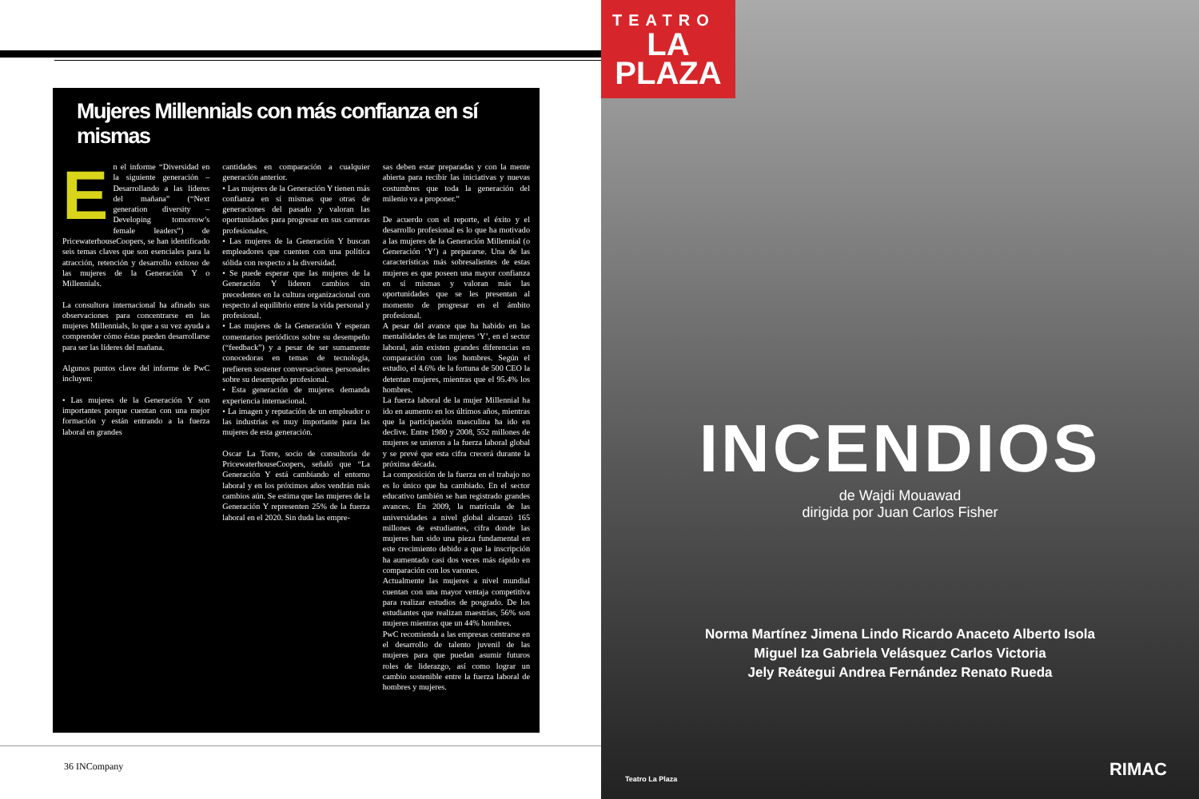Mujeres Millennials con más confianza en sí mismas
En el informe “Diversidad en la siguiente generación – Desarrollando a las líderes del mañana” (“Next generation diversity – Developing tomorrow’s female leaders”) de PricewaterhouseCoopers, se han identificado seis temas claves que son esenciales para la atracción, retención y desarrollo exitoso de las mujeres de la Generación Y o Millennials.
La consultora internacional ha afinado sus observaciones para concentrarse en las mujeres Millennials, lo que a su vez ayuda a comprender cómo éstas pueden desarrollarse para ser las líderes del mañana.
Algunos puntos clave del informe de PwC incluyen:
• Las mujeres de la Generación Y son importantes porque cuentan con una mejor formación y están entrando a la fuerza laboral en grandes
cantidades en comparación a cualquier generación anterior.
• Las mujeres de la Generación Y tienen más confianza en sí mismas que otras de generaciones del pasado y valoran las oportunidades para progresar en sus carreras profesionales.
• Las mujeres de la Generación Y buscan empleadores que cuenten con una política sólida con respecto a la diversidad.
• Se puede esperar que las mujeres de la Generación Y lideren cambios sin precedentes en la cultura organizacional con respecto al equilibrio entre la vida personal y profesional.
• Las mujeres de la Generación Y esperan comentarios periódicos sobre su desempeño (“feedback”) y a pesar de ser sumamente conocedoras en temas de tecnología, prefieren sostener conversaciones personales sobre su desempeño profesional.
• Esta generación de mujeres demanda experiencia internacional.
• La imagen y reputación de un empleador o las industrias es muy importante para las mujeres de esta generación.
Oscar La Torre, socio de consultoría de PricewaterhouseCoopers, señaló que “La Generación Y está cambiando el entorno laboral y en los próximos años vendrán más cambios aún. Se estima que las mujeres de la Generación Y representen 25% de la fuerza laboral en el 2020. Sin duda las empre-
sas deben estar preparadas y con la mente abierta para recibir las iniciativas y nuevas costumbres que toda la generación del milenio va a proponer.”
De acuerdo con el reporte, el éxito y el desarrollo profesional es lo que ha motivado a las mujeres de la Generación Millennial (o Generación ‘Y’) a prepararse. Una de las características más sobresalientes de estas mujeres es que poseen una mayor confianza en sí mismas y valoran más las oportunidades que se les presentan al momento de progresar en el ámbito profesional.
A pesar del avance que ha habido en las mentalidades de las mujeres ‘Y’, en el sector laboral, aún existen grandes diferencias en comparación con los hombres. Según el estudio, el 4.6% de la fortuna de 500 CEO la detentan mujeres, mientras que el 95.4% los hombres.
La fuerza laboral de la mujer Millennial ha ido en aumento en los últimos años, mientras que la participación masculina ha ido en declive. Entre 1980 y 2008, 552 millones de mujeres se unieron a la fuerza laboral global y se prevé que esta cifra crecerá durante la próxima década.
La composición de la fuerza en el trabajo no es lo único que ha cambiado. En el sector educativo también se han registrado grandes avances. En 2009, la matrícula de las universidades a nivel global alcanzó 165 millones de estudiantes, cifra donde las mujeres han sido una pieza fundamental en este crecimiento debido a que la inscripción ha aumentado casi dos veces más rápido en comparación con los varones.
Actualmente las mujeres a nivel mundial cuentan con una mayor ventaja competitiva para realizar estudios de posgrado. De los estudiantes que realizan maestrías, 56% son mujeres mientras que un 44% hombres.
PwC recomienda a las empresas centrarse en el desarrollo de talento juvenil de las mujeres para que puedan asumir futuros roles de liderazgo, así como lograr un cambio sostenible entre la fuerza laboral de hombres y mujeres.
36 INCompany
TEATRO
LA
PLAZA
INCENDIOS
de Wajdi Mouawad
dirigida por Juan Carlos Fisher
Norma Martínez Jimena Lindo Ricardo Anaceto Alberto Isola
Miguel Iza Gabriela Velásquez Carlos Victoria
Jely Reátegui Andrea Fernández Renato Rueda
Teatro La Plaza RIMAC